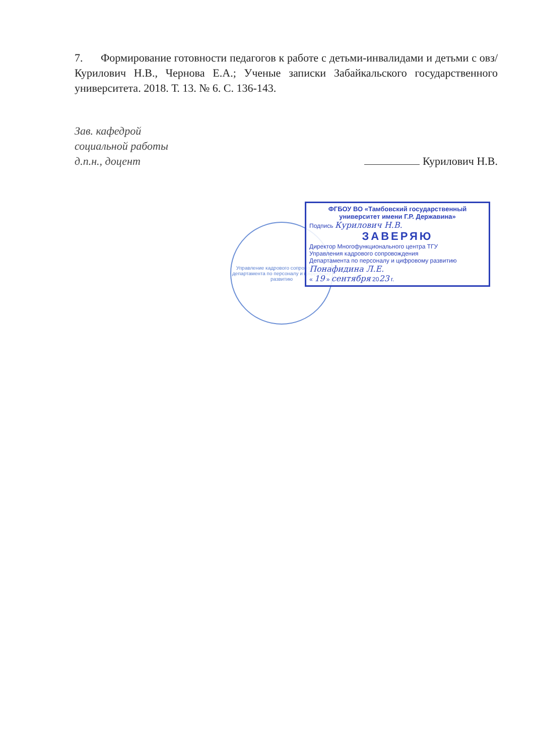7. Формирование готовности педагогов к работе с детьми-инвалидами и детьми с овз/ Курилович Н.В., Чернова Е.А.; Ученые записки Забайкальского государственного университета. 2018. Т. 13. № 6. С. 136-143.
Зав. кафедрой
социальной работы
д.п.н., доцент
Курилович Н.В.
Управление кадрового сопровождения департамента по персоналу и цифровому развитию
ФГБОУ ВО «Тамбовский государственный университет имени Г.Р. Державина»
Подпись Курилович Н.В.
ЗАВЕРЯЮ
Директор Многофункционального центра ТГУ
Управления кадрового сопровождения
Департамента по персоналу и цифровому развитию
Понафидина Л.Е.
« 19 » сентября 2023 г.